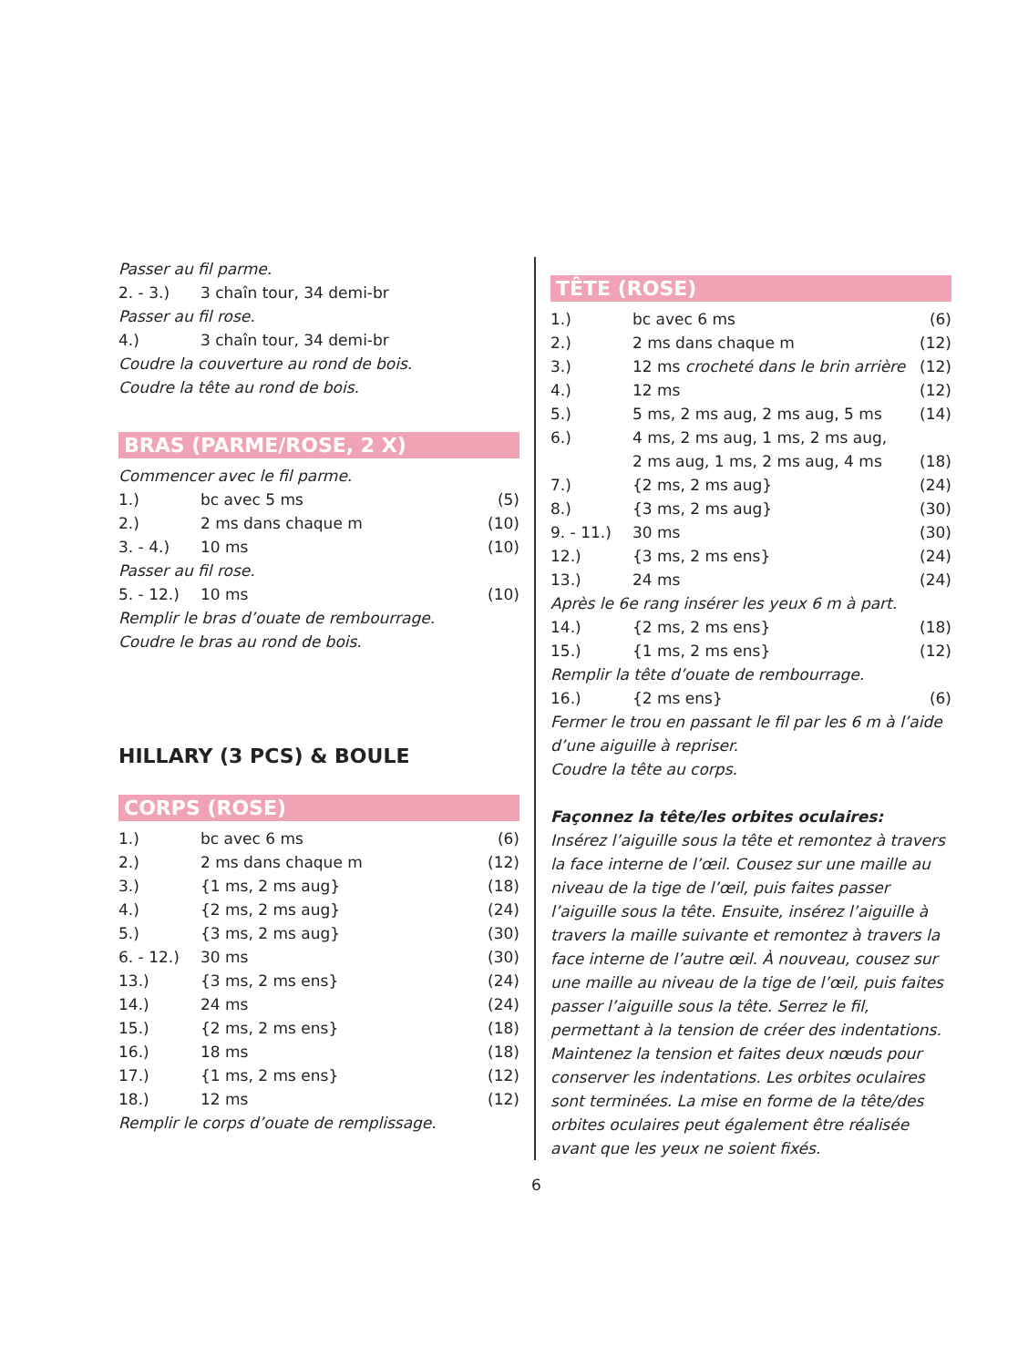Passer au fil parme.
| 2. - 3.) | 3 chaîn tour, 34 demi-br |
Passer au fil rose.
| 4.) | 3 chaîn tour, 34 demi-br |
Coudre la couverture au rond de bois.
Coudre la tête au rond de bois.
BRAS (PARME/ROSE, 2 X)
Commencer avec le fil parme.
| 1.) | bc avec 5 ms | (5) |
| 2.) | 2 ms dans chaque m | (10) |
| 3. - 4.) | 10 ms | (10) |
| Passer au fil rose. | | |
| 5. - 12.) | 10 ms | (10) |
Remplir le bras d’ouate de rembourrage.
Coudre le bras au rond de bois.
HILLARY (3 PCS) & BOULE
CORPS (ROSE)
| 1.) | bc avec 6 ms | (6) |
| 2.) | 2 ms dans chaque m | (12) |
| 3.) | {1 ms, 2 ms aug} | (18) |
| 4.) | {2 ms, 2 ms aug} | (24) |
| 5.) | {3 ms, 2 ms aug} | (30) |
| 6. - 12.) | 30 ms | (30) |
| 13.) | {3 ms, 2 ms ens} | (24) |
| 14.) | 24 ms | (24) |
| 15.) | {2 ms, 2 ms ens} | (18) |
| 16.) | 18 ms | (18) |
| 17.) | {1 ms, 2 ms ens} | (12) |
| 18.) | 12 ms | (12) |
Remplir le corps d’ouate de remplissage.
TÊTE (ROSE)
| 1.) | bc avec 6 ms | (6) |
| 2.) | 2 ms dans chaque m | (12) |
| 3.) | 12 ms crocheté dans le brin arrière | (12) |
| 4.) | 12 ms | (12) |
| 5.) | 5 ms, 2 ms aug, 2 ms aug, 5 ms | (14) |
| 6.) | 4 ms, 2 ms aug, 1 ms, 2 ms aug, 2 ms aug, 1 ms, 2 ms aug, 4 ms | (18) |
| 7.) | {2 ms, 2 ms aug} | (24) |
| 8.) | {3 ms, 2 ms aug} | (30) |
| 9. - 11.) | 30 ms | (30) |
| 12.) | {3 ms, 2 ms ens} | (24) |
| 13.) | 24 ms | (24) |
| Après le 6e rang insérer les yeux 6 m à part. | | |
| 14.) | {2 ms, 2 ms ens} | (18) |
| 15.) | {1 ms, 2 ms ens} | (12) |
| Remplir la tête d’ouate de rembourrage. | | |
| 16.) | {2 ms ens} | (6) |
Fermer le trou en passant le fil par les 6 m à l’aide d’une aiguille à repriser.
Coudre la tête au corps.
Façonnez la tête/les orbites oculaires:
Insérez l’aiguille sous la tête et remontez à travers la face interne de l’œil. Cousez sur une maille au niveau de la tige de l’œil, puis faites passer l’aiguille sous la tête. Ensuite, insérez l’aiguille à travers la maille suivante et remontez à travers la face interne de l’autre œil. À nouveau, cousez sur une maille au niveau de la tige de l’œil, puis faites passer l’aiguille sous la tête. Serrez le fil, permettant à la tension de créer des indentations. Maintenez la tension et faites deux nœuds pour conserver les indentations. Les orbites oculaires sont terminées. La mise en forme de la tête/des orbites oculaires peut également être réalisée avant que les yeux ne soient fixés.
6